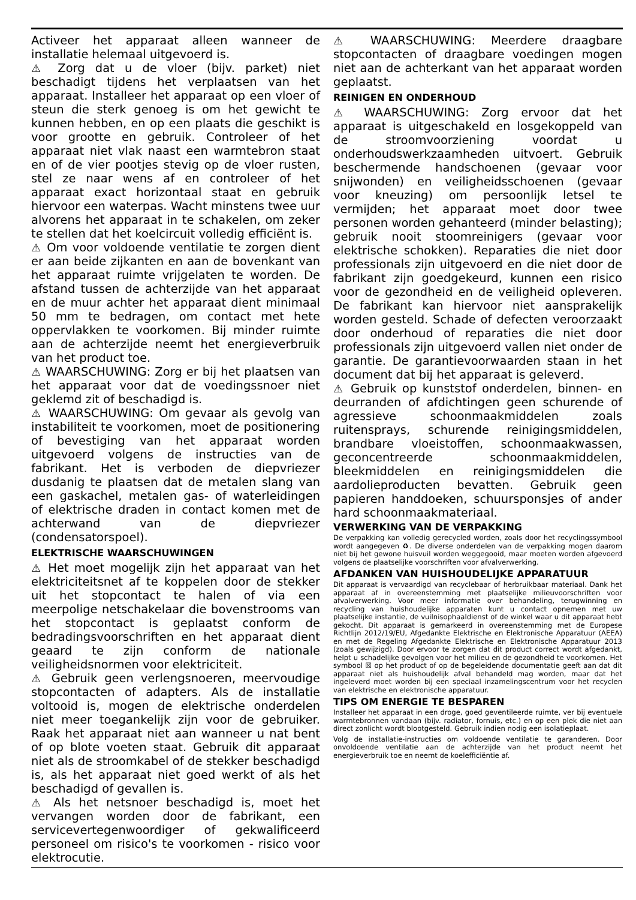Activeer het apparaat alleen wanneer de installatie helemaal uitgevoerd is.
⚠ Zorg dat u de vloer (bijv. parket) niet beschadigt tijdens het verplaatsen van het apparaat. Installeer het apparaat op een vloer of steun die sterk genoeg is om het gewicht te kunnen hebben, en op een plaats die geschikt is voor grootte en gebruik. Controleer of het apparaat niet vlak naast een warmtebron staat en of de vier pootjes stevig op de vloer rusten, stel ze naar wens af en controleer of het apparaat exact horizontaal staat en gebruik hiervoor een waterpas. Wacht minstens twee uur alvorens het apparaat in te schakelen, om zeker te stellen dat het koelcircuit volledig efficiënt is.
⚠ Om voor voldoende ventilatie te zorgen dient er aan beide zijkanten en aan de bovenkant van het apparaat ruimte vrijgelaten te worden. De afstand tussen de achterzijde van het apparaat en de muur achter het apparaat dient minimaal 50 mm te bedragen, om contact met hete oppervlakken te voorkomen. Bij minder ruimte aan de achterzijde neemt het energieverbruik van het product toe.
⚠ WAARSCHUWING: Zorg er bij het plaatsen van het apparaat voor dat de voedingssnoer niet geklemd zit of beschadigd is.
⚠ WAARSCHUWING: Om gevaar als gevolg van instabiliteit te voorkomen, moet de positionering of bevestiging van het apparaat worden uitgevoerd volgens de instructies van de fabrikant. Het is verboden de diepvriezer dusdanig te plaatsen dat de metalen slang van een gaskachel, metalen gas- of waterleidingen of elektrische draden in contact komen met de achterwand van de diepvriezer (condensatorspoel).
ELEKTRISCHE WAARSCHUWINGEN
⚠ Het moet mogelijk zijn het apparaat van het elektriciteitsnet af te koppelen door de stekker uit het stopcontact te halen of via een meerpolige netschakelaar die bovenstrooms van het stopcontact is geplaatst conform de bedradingsvoorschriften en het apparaat dient geaard te zijn conform de nationale veiligheidsnormen voor elektriciteit.
⚠ Gebruik geen verlengsnoeren, meervoudige stopcontacten of adapters. Als de installatie voltooid is, mogen de elektrische onderdelen niet meer toegankelijk zijn voor de gebruiker. Raak het apparaat niet aan wanneer u nat bent of op blote voeten staat. Gebruik dit apparaat niet als de stroomkabel of de stekker beschadigd is, als het apparaat niet goed werkt of als het beschadigd of gevallen is.
⚠ Als het netsnoer beschadigd is, moet het vervangen worden door de fabrikant, een servicevertegenwoordiger of gekwalificeerd personeel om risico's te voorkomen - risico voor elektrocutie.
⚠ WAARSCHUWING: Meerdere draagbare stopcontacten of draagbare voedingen mogen niet aan de achterkant van het apparaat worden geplaatst.
REINIGEN EN ONDERHOUD
⚠ WAARSCHUWING: Zorg ervoor dat het apparaat is uitgeschakeld en losgekoppeld van de stroomvoorziening voordat u onderhoudswerkzaamheden uitvoert. Gebruik beschermende handschoenen (gevaar voor snijwonden) en veiligheidsschoenen (gevaar voor kneuzing) om persoonlijk letsel te vermijden; het apparaat moet door twee personen worden gehanteerd (minder belasting); gebruik nooit stoomreinigers (gevaar voor elektrische schokken). Reparaties die niet door professionals zijn uitgevoerd en die niet door de fabrikant zijn goedgekeurd, kunnen een risico voor de gezondheid en de veiligheid opleveren. De fabrikant kan hiervoor niet aansprakelijk worden gesteld. Schade of defecten veroorzaakt door onderhoud of reparaties die niet door professionals zijn uitgevoerd vallen niet onder de garantie. De garantievoorwaarden staan in het document dat bij het apparaat is geleverd.
⚠ Gebruik op kunststof onderdelen, binnen- en deurranden of afdichtingen geen schurende of agressieve schoonmaakmiddelen zoals ruitensprays, schurende reinigingsmiddelen, brandbare vloeistoffen, schoonmaakwassen, geconcentreerde schoonmaakmiddelen, bleekmiddelen en reinigingsmiddelen die aardolieproducten bevatten. Gebruik geen papieren handdoeken, schuursponsjes of ander hard schoonmaakmateriaal.
VERWERKING VAN DE VERPAKKING
De verpakking kan volledig gerecycled worden, zoals door het recyclingssymbool wordt aangegeven ♻. De diverse onderdelen van de verpakking mogen daarom niet bij het gewone huisvuil worden weggegooid, maar moeten worden afgevoerd volgens de plaatselijke voorschriften voor afvalverwerking.
AFDANKEN VAN HUISHOUDELIJKE APPARATUUR
Dit apparaat is vervaardigd van recyclebaar of herbruikbaar materiaal. Dank het apparaat af in overeenstemming met plaatselijke milieuvoorschriften voor afvalverwerking. Voor meer informatie over behandeling, terugwinning en recycling van huishoudelijke apparaten kunt u contact opnemen met uw plaatselijke instantie, de vuilnisophaaldienst of de winkel waar u dit apparaat hebt gekocht. Dit apparaat is gemarkeerd in overeenstemming met de Europese Richtlijn 2012/19/EU, Afgedankte Elektrische en Elektronische Apparatuur (AEEA) en met de Regeling Afgedankte Elektrische en Elektronische Apparatuur 2013 (zoals gewijzigd). Door ervoor te zorgen dat dit product correct wordt afgedankt, helpt u schadelijke gevolgen voor het milieu en de gezondheid te voorkomen. Het symbool ☒ op het product of op de begeleidende documentatie geeft aan dat dit apparaat niet als huishoudelijk afval behandeld mag worden, maar dat het ingeleverd moet worden bij een speciaal inzamelingscentrum voor het recyclen van elektrische en elektronische apparatuur.
TIPS OM ENERGIE TE BESPAREN
Installeer het apparaat in een droge, goed geventileerde ruimte, ver bij eventuele warmtebronnen vandaan (bijv. radiator, fornuis, etc.) en op een plek die niet aan direct zonlicht wordt blootgesteld. Gebruik indien nodig een isolatieplaat.
Volg de installatie-instructies om voldoende ventilatie te garanderen. Door onvoldoende ventilatie aan de achterzijde van het product neemt het energieverbruik toe en neemt de koelefficiëntie af.